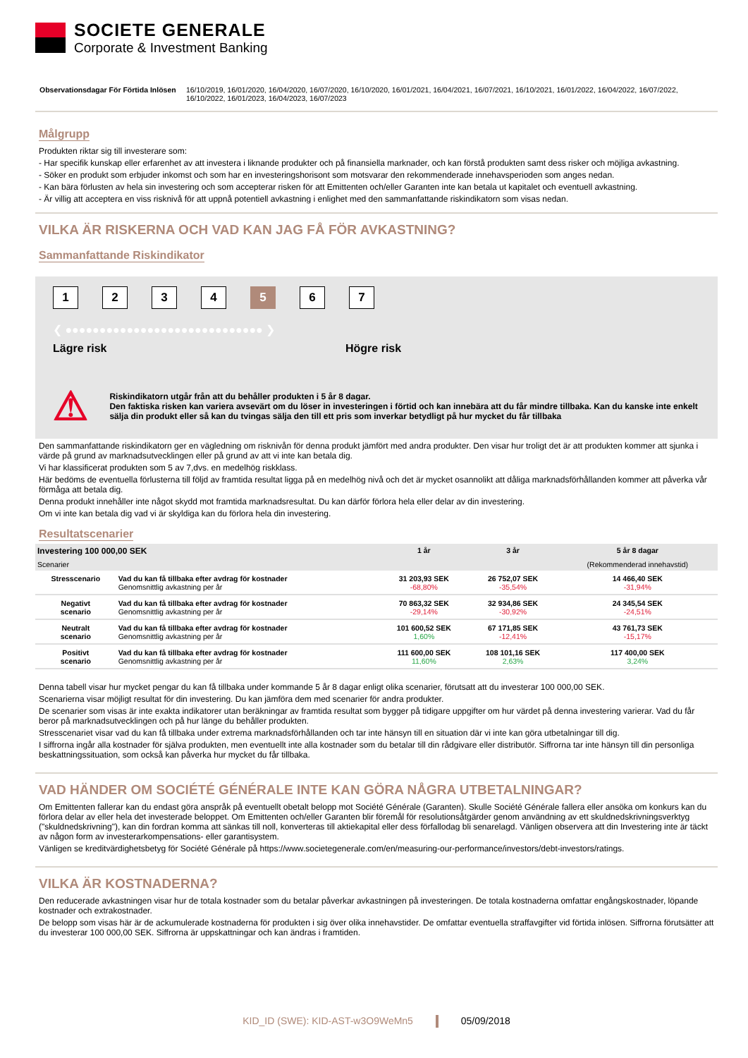SOCIETE GENERALE
Corporate & Investment Banking
Observationsdagar För Förtida Inlösen 16/10/2019, 16/01/2020, 16/04/2020, 16/07/2020, 16/10/2020, 16/01/2021, 16/04/2021, 16/07/2021, 16/10/2021, 16/01/2022, 16/04/2022, 16/07/2022, 16/10/2022, 16/01/2023, 16/04/2023, 16/07/2023
Målgrupp
Produkten riktar sig till investerare som:
- Har specifik kunskap eller erfarenhet av att investera i liknande produkter och på finansiella marknader, och kan förstå produkten samt dess risker och möjliga avkastning.
- Söker en produkt som erbjuder inkomst och som har en investeringshorisont som motsvarar den rekommenderade innehavsperioden som anges nedan.
- Kan bära förlusten av hela sin investering och som accepterar risken för att Emittenten och/eller Garanten inte kan betala ut kapitalet och eventuell avkastning.
- Är villig att acceptera en viss risknivå för att uppnå potentiell avkastning i enlighet med den sammanfattande riskindikatorn som visas nedan.
VILKA ÄR RISKERNA OCH VAD KAN JAG FÅ FÖR AVKASTNING?
Sammanfattande Riskindikator
1234 5 6 7
❮ ●●●●●●●●●●●●●●●●●●●●●●●●●●●●● ❯
Lägre risk Högre risk
⚠
Riskindikatorn utgår från att du behåller produkten i 5 år 8 dagar.
Den faktiska risken kan variera avsevärt om du löser in investeringen i förtid och kan innebära att du får mindre tillbaka. Kan du kanske inte enkelt sälja din produkt eller så kan du tvingas sälja den till ett pris som inverkar betydligt på hur mycket du får tillbaka
Den sammanfattande riskindikatorn ger en vägledning om risknivån för denna produkt jämfört med andra produkter. Den visar hur troligt det är att produkten kommer att sjunka i värde på grund av marknadsutvecklingen eller på grund av att vi inte kan betala dig.
Vi har klassificerat produkten som 5 av 7,dvs. en medelhög riskklass.
Här bedöms de eventuella förlusterna till följd av framtida resultat ligga på en medelhög nivå och det är mycket osannolikt att dåliga marknadsförhållanden kommer att påverka vår förmåga att betala dig.
Denna produkt innehåller inte något skydd mot framtida marknadsresultat. Du kan därför förlora hela eller delar av din investering.
Om vi inte kan betala dig vad vi är skyldiga kan du förlora hela din investering.
Resultatscenarier
| Investering 100 000,00 SEK | | 1 år | 3 år | 5 år 8 dagar |
| --- | --- | --- | --- | --- |
| Scenarier | | | | (Rekommenderad innehavstid) |
| Stresscenario | Vad du kan få tillbaka efter avdrag för kostnader Genomsnittlig avkastning per år | 31 203,93 SEK -68,80% | 26 752,07 SEK -35,54% | 14 466,40 SEK -31,94% |
| Negativt scenario | Vad du kan få tillbaka efter avdrag för kostnader Genomsnittlig avkastning per år | 70 863,32 SEK -29,14% | 32 934,86 SEK -30,92% | 24 345,54 SEK -24,51% |
| Neutralt scenario | Vad du kan få tillbaka efter avdrag för kostnader Genomsnittlig avkastning per år | 101 600,52 SEK 1,60% | 67 171,85 SEK -12,41% | 43 761,73 SEK -15,17% |
| Positivt scenario | Vad du kan få tillbaka efter avdrag för kostnader Genomsnittlig avkastning per år | 111 600,00 SEK 11,60% | 108 101,16 SEK 2,63% | 117 400,00 SEK 3,24% |
Denna tabell visar hur mycket pengar du kan få tillbaka under kommande 5 år 8 dagar enligt olika scenarier, förutsatt att du investerar 100 000,00 SEK.
Scenarierna visar möjligt resultat för din investering. Du kan jämföra dem med scenarier för andra produkter.
De scenarier som visas är inte exakta indikatorer utan beräkningar av framtida resultat som bygger på tidigare uppgifter om hur värdet på denna investering varierar. Vad du får beror på marknadsutvecklingen och på hur länge du behåller produkten.
Stresscenariet visar vad du kan få tillbaka under extrema marknadsförhållanden och tar inte hänsyn till en situation där vi inte kan göra utbetalningar till dig.
I siffrorna ingår alla kostnader för själva produkten, men eventuellt inte alla kostnader som du betalar till din rådgivare eller distributör. Siffrorna tar inte hänsyn till din personliga beskattningssituation, som också kan påverka hur mycket du får tillbaka.
VAD HÄNDER OM SOCIÉTÉ GÉNÉRALE INTE KAN GÖRA NÅGRA UTBETALNINGAR?
Om Emittenten fallerar kan du endast göra anspråk på eventuellt obetalt belopp mot Société Générale (Garanten). Skulle Société Générale fallera eller ansöka om konkurs kan du förlora delar av eller hela det investerade beloppet. Om Emittenten och/eller Garanten blir föremål för resolutionsåtgärder genom användning av ett skuldnedskrivningsverktyg ("skuldnedskrivning"), kan din fordran komma att sänkas till noll, konverteras till aktiekapital eller dess förfallodag bli senarelagd. Vänligen observera att din Investering inte är täckt av någon form av investerarkompensations- eller garantisystem.
Vänligen se kreditvärdighetsbetyg för Société Générale på https://www.societegenerale.com/en/measuring-our-performance/investors/debt-investors/ratings.
VILKA ÄR KOSTNADERNA?
Den reducerade avkastningen visar hur de totala kostnader som du betalar påverkar avkastningen på investeringen. De totala kostnaderna omfattar engångskostnader, löpande kostnader och extrakostnader.
De belopp som visas här är de ackumulerade kostnaderna för produkten i sig över olika innehavstider. De omfattar eventuella straffavgifter vid förtida inlösen. Siffrorna förutsätter att du investerar 100 000,00 SEK. Siffrorna är uppskattningar och kan ändras i framtiden.
KID_ID (SWE): KID-AST-w3O9WeMn5 05/09/2018